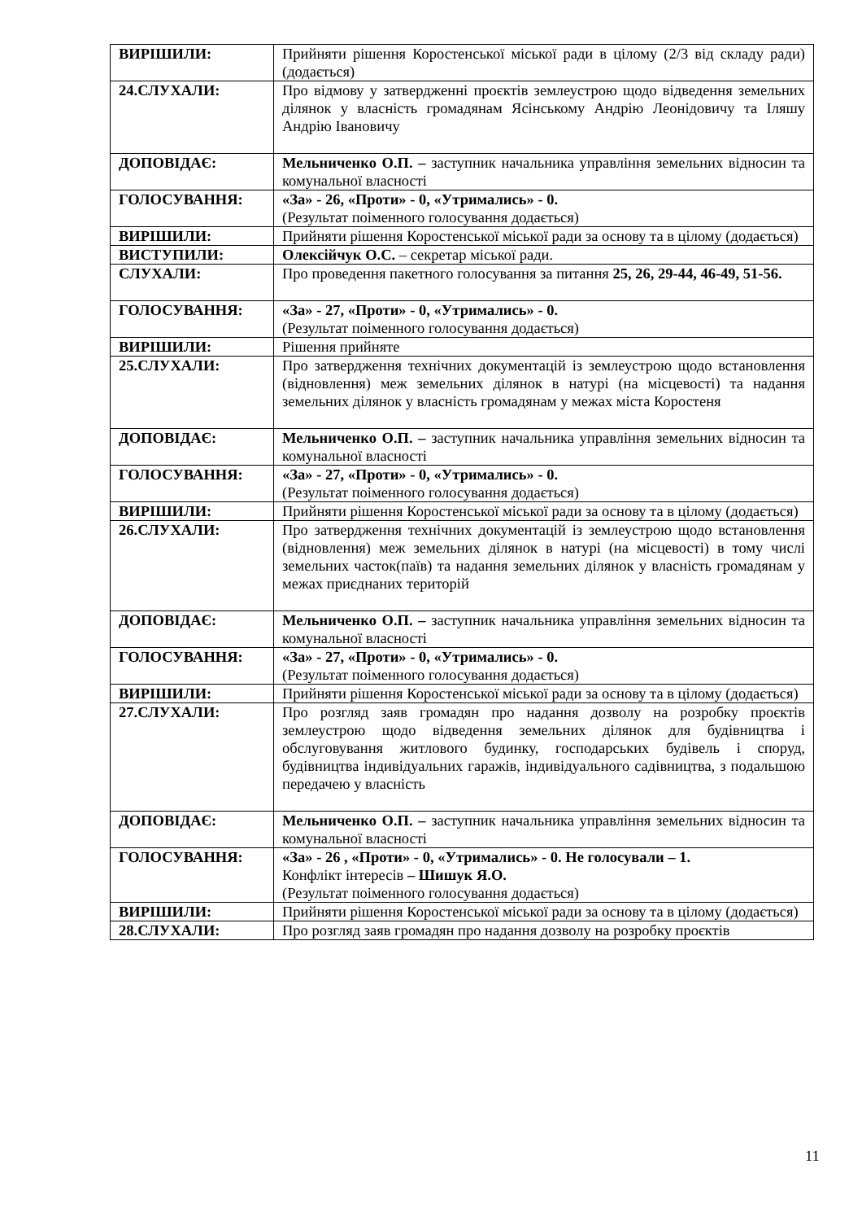| ВИРІШИЛИ: | Прийняти рішення Коростенської міської ради в цілому (2/3 від складу ради) (додається) |
| 24.СЛУХАЛИ: | Про відмову у затвердженні проєктів землеустрою щодо відведення земельних ділянок у власність громадянам Ясінському Андрію Леонідовичу та Іляшу Андрію Івановичу |
| ДОПОВІДАЄ: | Мельниченко О.П. – заступник начальника управління земельних відносин та комунальної власності |
| ГОЛОСУВАННЯ: | «За» - 26, «Проти» - 0, «Утримались» - 0. (Результат поіменного голосування додається) |
| ВИРІШИЛИ: | Прийняти рішення Коростенської міської ради за основу та в цілому (додається) |
| ВИСТУПИЛИ: | Олексійчук О.С. – секретар міської ради. |
| СЛУХАЛИ: | Про проведення пакетного голосування за питання 25, 26, 29-44, 46-49, 51-56. |
| ГОЛОСУВАННЯ: | «За» - 27, «Проти» - 0, «Утримались» - 0. (Результат поіменного голосування додається) |
| ВИРІШИЛИ: | Рішення прийняте |
| 25.СЛУХАЛИ: | Про затвердження технічних документацій із землеустрою щодо встановлення (відновлення) меж земельних ділянок в натурі (на місцевості) та надання земельних ділянок у власність громадянам у межах міста Коростеня |
| ДОПОВІДАЄ: | Мельниченко О.П. – заступник начальника управління земельних відносин та комунальної власності |
| ГОЛОСУВАННЯ: | «За» - 27, «Проти» - 0, «Утримались» - 0. (Результат поіменного голосування додається) |
| ВИРІШИЛИ: | Прийняти рішення Коростенської міської ради за основу та в цілому (додається) |
| 26.СЛУХАЛИ: | Про затвердження технічних документацій із землеустрою щодо встановлення (відновлення) меж земельних ділянок в натурі (на місцевості) в тому числі земельних часток(паїв) та надання земельних ділянок у власність громадянам у межах приєднаних територій |
| ДОПОВІДАЄ: | Мельниченко О.П. – заступник начальника управління земельних відносин та комунальної власності |
| ГОЛОСУВАННЯ: | «За» - 27, «Проти» - 0, «Утримались» - 0. (Результат поіменного голосування додається) |
| ВИРІШИЛИ: | Прийняти рішення Коростенської міської ради за основу та в цілому (додається) |
| 27.СЛУХАЛИ: | Про розгляд заяв громадян про надання дозволу на розробку проєктів землеустрою щодо відведення земельних ділянок для будівництва і обслуговування житлового будинку, господарських будівель і споруд, будівництва індивідуальних гаражів, індивідуального садівництва, з подальшою передачею у власність |
| ДОПОВІДАЄ: | Мельниченко О.П. – заступник начальника управління земельних відносин та комунальної власності |
| ГОЛОСУВАННЯ: | «За» - 26 , «Проти» - 0, «Утримались» - 0. Не голосували – 1. Конфлікт інтересів – Шишук Я.О. (Результат поіменного голосування додається) |
| ВИРІШИЛИ: | Прийняти рішення Коростенської міської ради за основу та в цілому (додається) |
| 28.СЛУХАЛИ: | Про розгляд заяв громадян про надання дозволу на розробку проєктів |
11